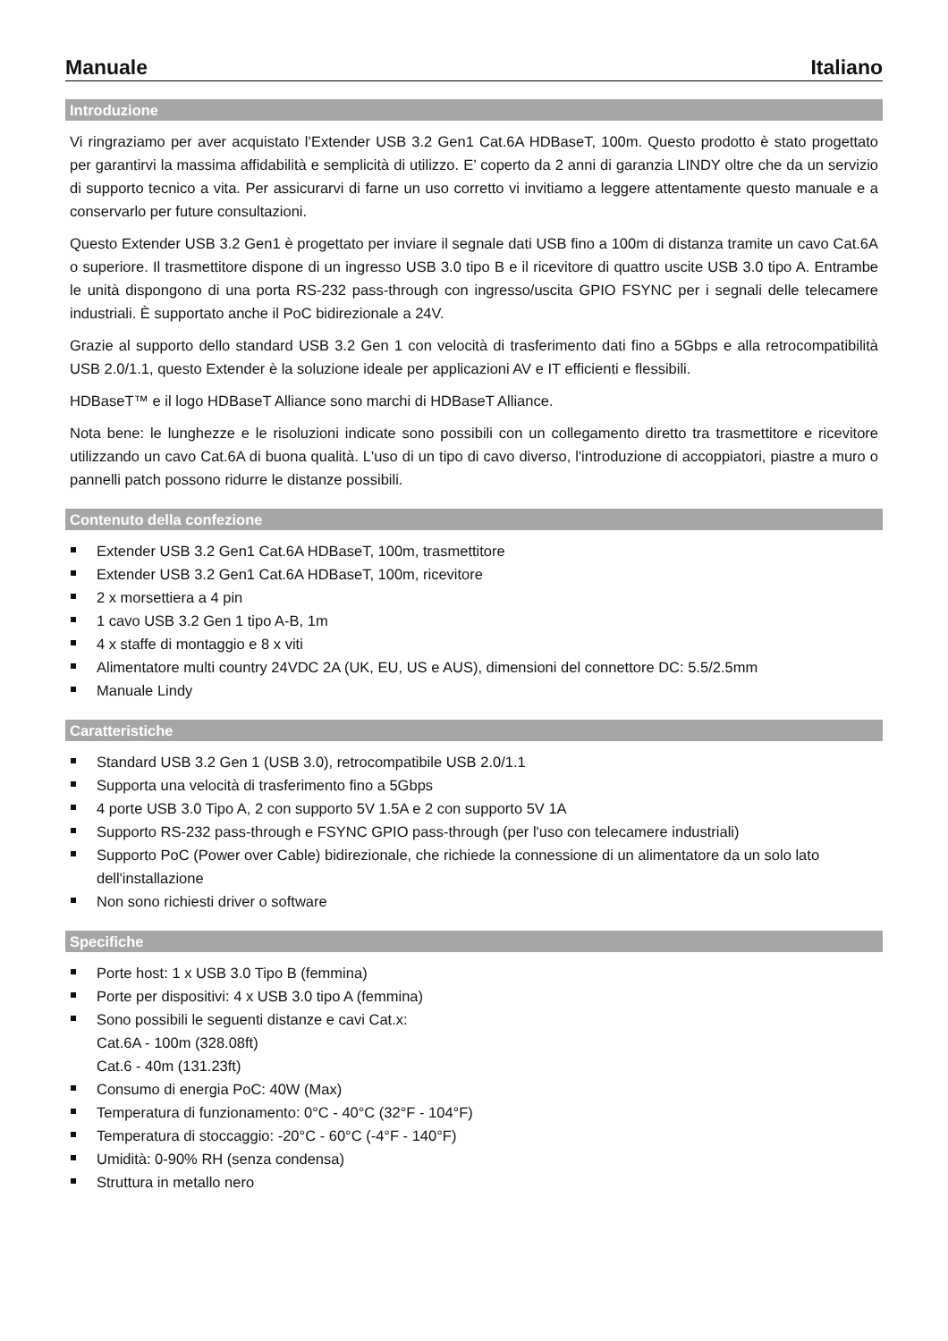Manuale Italiano
Introduzione
Vi ringraziamo per aver acquistato l’Extender USB 3.2 Gen1 Cat.6A HDBaseT, 100m. Questo prodotto è stato progettato per garantirvi la massima affidabilità e semplicità di utilizzo. E’ coperto da 2 anni di garanzia LINDY oltre che da un servizio di supporto tecnico a vita. Per assicurarvi di farne un uso corretto vi invitiamo a leggere attentamente questo manuale e a conservarlo per future consultazioni.
Questo Extender USB 3.2 Gen1 è progettato per inviare il segnale dati USB fino a 100m di distanza tramite un cavo Cat.6A o superiore. Il trasmettitore dispone di un ingresso USB 3.0 tipo B e il ricevitore di quattro uscite USB 3.0 tipo A. Entrambe le unità dispongono di una porta RS-232 pass-through con ingresso/uscita GPIO FSYNC per i segnali delle telecamere industriali. È supportato anche il PoC bidirezionale a 24V.
Grazie al supporto dello standard USB 3.2 Gen 1 con velocità di trasferimento dati fino a 5Gbps e alla retrocompatibilità USB 2.0/1.1, questo Extender è la soluzione ideale per applicazioni AV e IT efficienti e flessibili.
HDBaseT™ e il logo HDBaseT Alliance sono marchi di HDBaseT Alliance.
Nota bene: le lunghezze e le risoluzioni indicate sono possibili con un collegamento diretto tra trasmettitore e ricevitore utilizzando un cavo Cat.6A di buona qualità. L'uso di un tipo di cavo diverso, l'introduzione di accoppiatori, piastre a muro o pannelli patch possono ridurre le distanze possibili.
Contenuto della confezione
Extender USB 3.2 Gen1 Cat.6A HDBaseT, 100m, trasmettitore
Extender USB 3.2 Gen1 Cat.6A HDBaseT, 100m, ricevitore
2 x morsettiera a 4 pin
1 cavo USB 3.2 Gen 1 tipo A-B, 1m
4 x staffe di montaggio e 8 x viti
Alimentatore multi country 24VDC 2A (UK, EU, US e AUS), dimensioni del connettore DC: 5.5/2.5mm
Manuale Lindy
Caratteristiche
Standard USB 3.2 Gen 1 (USB 3.0), retrocompatibile USB 2.0/1.1
Supporta una velocità di trasferimento fino a 5Gbps
4 porte USB 3.0 Tipo A, 2 con supporto 5V 1.5A e 2 con supporto 5V 1A
Supporto RS-232 pass-through e FSYNC GPIO pass-through (per l'uso con telecamere industriali)
Supporto PoC (Power over Cable) bidirezionale, che richiede la connessione di un alimentatore da un solo lato dell'installazione
Non sono richiesti driver o software
Specifiche
Porte host: 1 x USB 3.0 Tipo B (femmina)
Porte per dispositivi: 4 x USB 3.0 tipo A (femmina)
Sono possibili le seguenti distanze e cavi Cat.x:
Cat.6A - 100m (328.08ft)
Cat.6 - 40m (131.23ft)
Consumo di energia PoC: 40W (Max)
Temperatura di funzionamento: 0°C - 40°C (32°F - 104°F)
Temperatura di stoccaggio: -20°C - 60°C (-4°F - 140°F)
Umidità: 0-90% RH (senza condensa)
Struttura in metallo nero